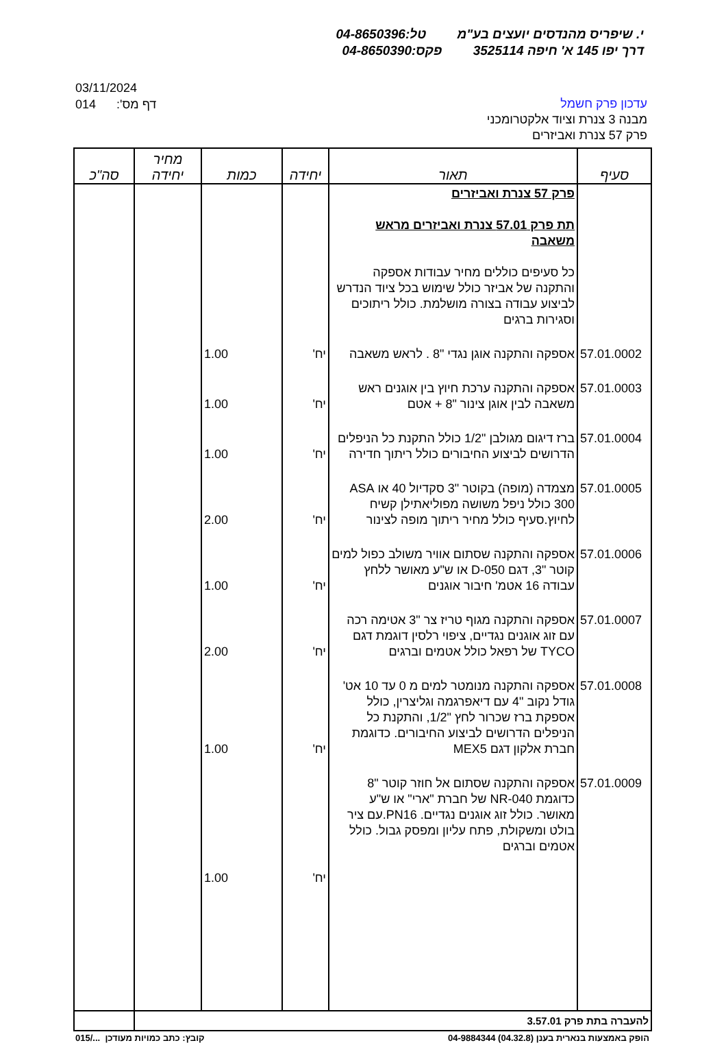י. שיפריס מהנדסים יועצים בע"מ טל:04-8650396
דרך יפו 145 א' חיפה 3525114 פקס:04-8650390
03/11/2024
014 דף מס':
עדכון פרק חשמל
מבנה 3 צנרת וציוד אלקטרומכני
פרק 57 צנרת ואביזרים
| סעיף | תאור | יחידה | כמות | מחיר יחידה | סה"כ |
| --- | --- | --- | --- | --- | --- |
| | פרק 57 צנרת ואביזרים תת פרק 57.01 צנרת ואביזרים מראש משאבה כל סעיפים כוללים מחיר עבודות אספקה והתקנה של אביזר כולל שימוש בכל ציוד הנדרש לביצוע עבודה בצורה מושלמת. כולל ריתוכים וסגירות ברגים | | | | |
| 57.01.0002 | אספקה והתקנה אוגן נגדי "8 . לראש משאבה | יח' | 1.00 | | |
| 57.01.0003 | אספקה והתקנה ערכת חיוץ בין אוגנים ראש משאבה לבין אוגן צינור "8 + אטם | יח' | 1.00 | | |
| 57.01.0004 | ברז דיגום מגולבן "1/2 כולל התקנת כל הניפלים הדרושים לביצוע החיבורים כולל ריתוך חדירה | יח' | 1.00 | | |
| 57.01.0005 | מצמדה (מופה) בקוטר "3 סקדיול 40 או ASA 300 כולל ניפל משושה מפוליאתילן קשיח לחיוץ.סעיף כולל מחיר ריתוך מופה לצינור | יח' | 2.00 | | |
| 57.01.0006 | אספקה והתקנה שסתום אוויר משולב כפול למים קוטר "3, דגם D-050 או ש"ע מאושר ללחץ עבודה 16 אטמ' חיבור אוגנים | יח' | 1.00 | | |
| 57.01.0007 | אספקה והתקנה מגוף טריז צר "3 אטימה רכה עם זוג אוגנים נגדיים, ציפוי רלסין דוגמת דגם TYCO של רפאל כולל אטמים וברגים | יח' | 2.00 | | |
| 57.01.0008 | אספקה והתקנה מנומטר למים מ 0 עד 10 אט' גודל נקוב "4 עם דיאפרגמה וגליצרין, כולל אספקת ברז שכרור לחץ "1/2, והתקנת כל הניפלים הדרושים לביצוע החיבורים. כדוגמת חברת אלקון דגם MEX5 | יח' | 1.00 | | |
| 57.01.0009 | אספקה והתקנה שסתום אל חוזר קוטר "8 כדוגמת NR-040 של חברת "ארי" או ש"ע מאושר. כולל זוג אוגנים נגדיים. PN16.עם ציר בולט ומשקולת, פתח עליון ומפסק גבול. כולל אטמים וברגים | יח' | 1.00 | | |
| להעברה בתת פרק 3.57.01 | | | | | |
015/... קובץ: כתב כמויות מעודכן הופק באמצעות בנארית בענן (04.32.8) 04-9884344